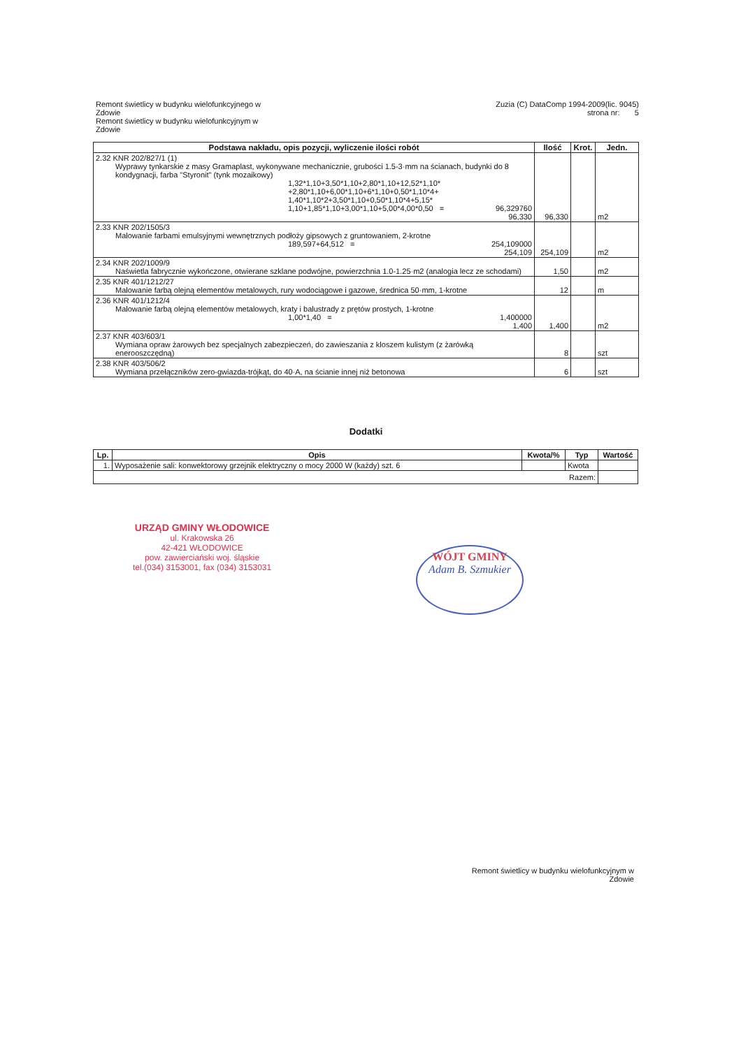Remont świetlicy w budynku wielofunkcyjnego w
Zdowie
Remont świetlicy w budynku wielofunkcyjnym w
Zdowie
Zuzia (C) DataComp 1994-2009(lic. 9045)
strona nr: 5
| Podstawa nakładu, opis pozycji, wyliczenie ilości robót | Ilość | Krot. | Jedn. |
| --- | --- | --- | --- |
| 2.32 KNR 202/827/1 (1) Wyprawy tynkarskie z masy Gramaplast, wykonywane mechanicznie, grubości 1.5-3·mm na ścianach, budynki do 8 kondygnacji, farba "Styronit" (tynk mozaikowy) 1,32*1,10+3,50*1,10+2,80*1,10+12,52*1,10* +2,80*1,10+6,00*1,10+6*1,10+0,50*1,10*4+ 1,40*1,10*2+3,50*1,10+0,50*1,10*4+5,15* 1,10+1,85*1,10+3,00*1,10+5,00*4,00*0,50 = 96,329760 96,330 | 96,330 | | m2 |
| 2.33 KNR 202/1505/3 Malowanie farbami emulsyjnymi wewnętrznych podłoży gipsowych z gruntowaniem, 2-krotne 189,597+64,512 = 254,109000 254,109 | 254,109 | | m2 |
| 2.34 KNR 202/1009/9 Naświetla fabrycznie wykończone, otwierane szklane podwójne, powierzchnia 1.0-1.25·m2 (analogia lecz ze schodami) | 1,50 | | m2 |
| 2.35 KNR 401/1212/27 Malowanie farbą olejną elementów metalowych, rury wodociągowe i gazowe, średnica 50·mm, 1-krotne | 12 | | m |
| 2.36 KNR 401/1212/4 Malowanie farbą olejną elementów metalowych, kraty i balustrady z prętów prostych, 1-krotne 1,00*1,40 = 1,400000 1,400 | 1,400 | | m2 |
| 2.37 KNR 403/603/1 Wymiana opraw żarowych bez specjalnych zabezpieczeń, do zawieszania z kloszem kulistym (z żarówką enerooszczędną) | 8 | | szt |
| 2.38 KNR 403/506/2 Wymiana przełączników zero-gwiazda-trójkąt, do 40·A, na ścianie innej niż betonowa | 6 | | szt |
Dodatki
| Lp. | Opis | Kwota/% | Typ | Wartość |
| --- | --- | --- | --- | --- |
| 1. | Wyposażenie sali: konwektorowy grzejnik elektryczny o mocy 2000 W (każdy) szt. 6 | | Kwota | |
| Razem: | | | | |
URZĄD GMINY WŁODOWICE
ul. Krakowska 26
42-421 WŁODOWICE
pow. zawierciański woj. śląskie
tel.(034) 3153001, fax (034) 3153031
WÓJT GMINY
Adam B. Szmukier
Remont świetlicy w budynku wielofunkcyjnym w
Zdowie